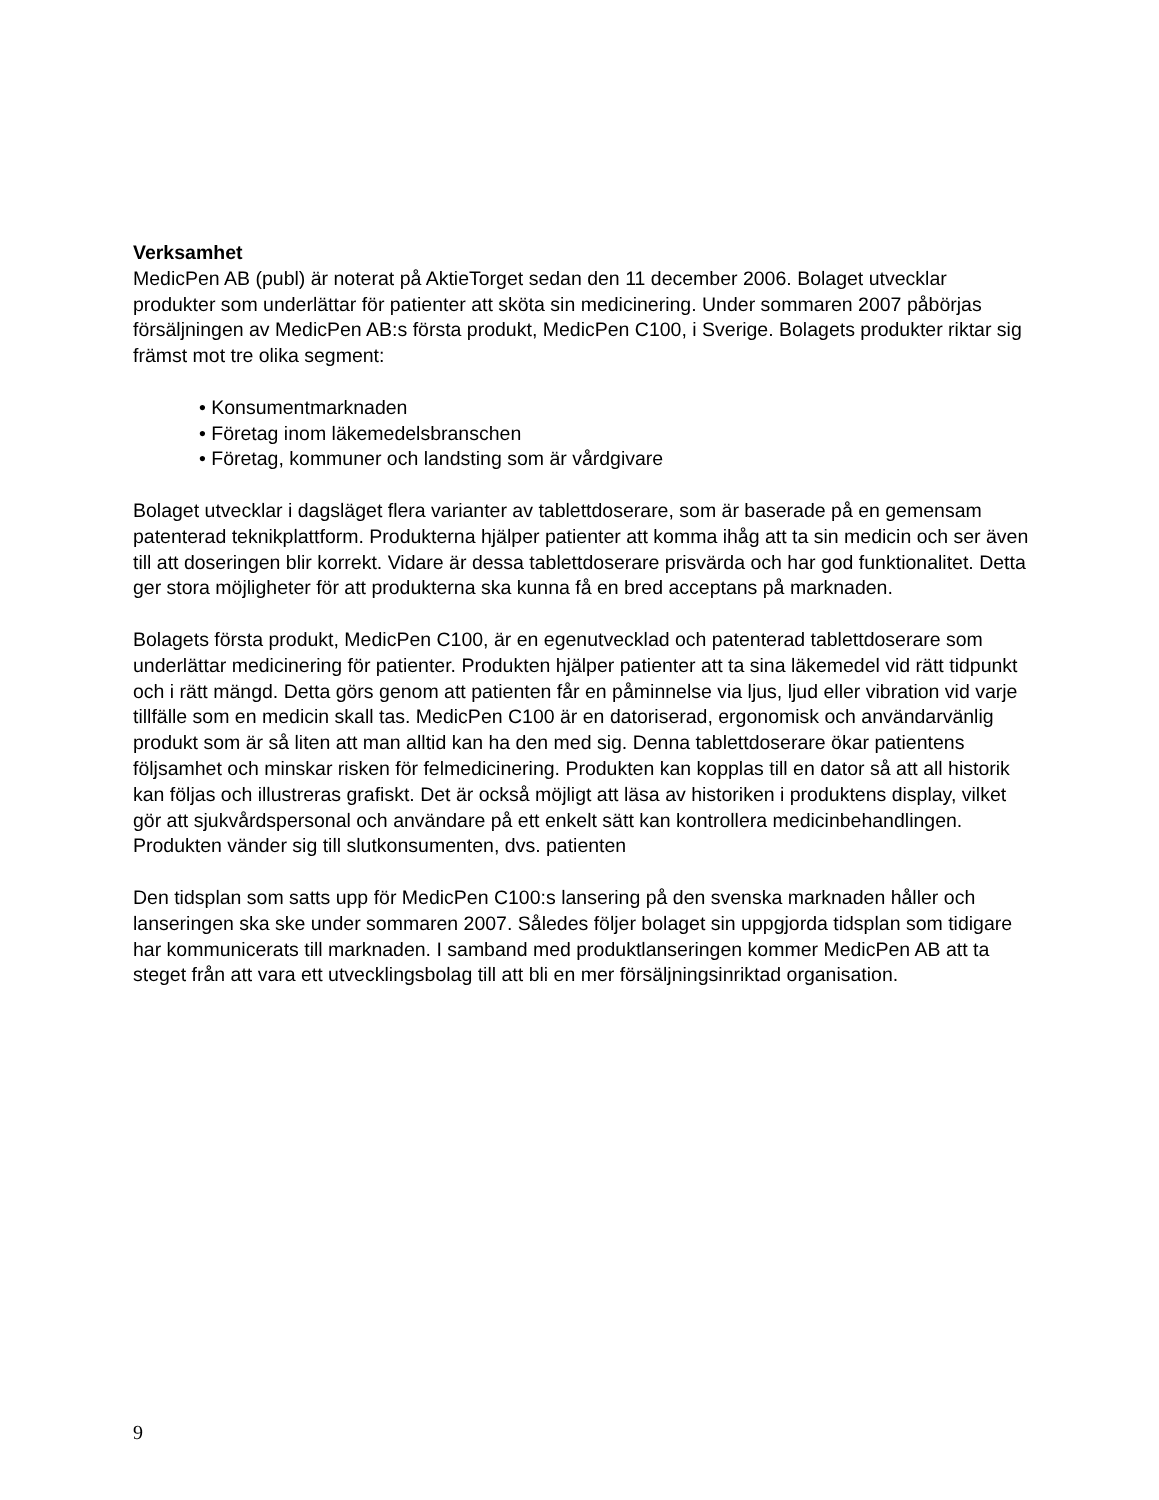Verksamhet
MedicPen AB (publ) är noterat på AktieTorget sedan den 11 december 2006. Bolaget utvecklar produkter som underlättar för patienter att sköta sin medicinering. Under sommaren 2007 påbörjas försäljningen av MedicPen AB:s första produkt, MedicPen C100, i Sverige. Bolagets produkter riktar sig främst mot tre olika segment:
• Konsumentmarknaden
• Företag inom läkemedelsbranschen
• Företag, kommuner och landsting som är vårdgivare
Bolaget utvecklar i dagsläget flera varianter av tablettdoserare, som är baserade på en gemensam patenterad teknikplattform. Produkterna hjälper patienter att komma ihåg att ta sin medicin och ser även till att doseringen blir korrekt. Vidare är dessa tablettdoserare prisvärda och har god funktionalitet. Detta ger stora möjligheter för att produkterna ska kunna få en bred acceptans på marknaden.
Bolagets första produkt, MedicPen C100, är en egenutvecklad och patenterad tablettdoserare som underlättar medicinering för patienter. Produkten hjälper patienter att ta sina läkemedel vid rätt tidpunkt och i rätt mängd. Detta görs genom att patienten får en påminnelse via ljus, ljud eller vibration vid varje tillfälle som en medicin skall tas. MedicPen C100 är en datoriserad, ergonomisk och användarvänlig produkt som är så liten att man alltid kan ha den med sig. Denna tablettdoserare ökar patientens följsamhet och minskar risken för felmedicinering. Produkten kan kopplas till en dator så att all historik kan följas och illustreras grafiskt. Det är också möjligt att läsa av historiken i produktens display, vilket gör att sjukvårdspersonal och användare på ett enkelt sätt kan kontrollera medicinbehandlingen. Produkten vänder sig till slutkonsumenten, dvs. patienten
Den tidsplan som satts upp för MedicPen C100:s lansering på den svenska marknaden håller och lanseringen ska ske under sommaren 2007. Således följer bolaget sin uppgjorda tidsplan som tidigare har kommunicerats till marknaden. I samband med produktlanseringen kommer MedicPen AB att ta steget från att vara ett utvecklingsbolag till att bli en mer försäljningsinriktad organisation.
9